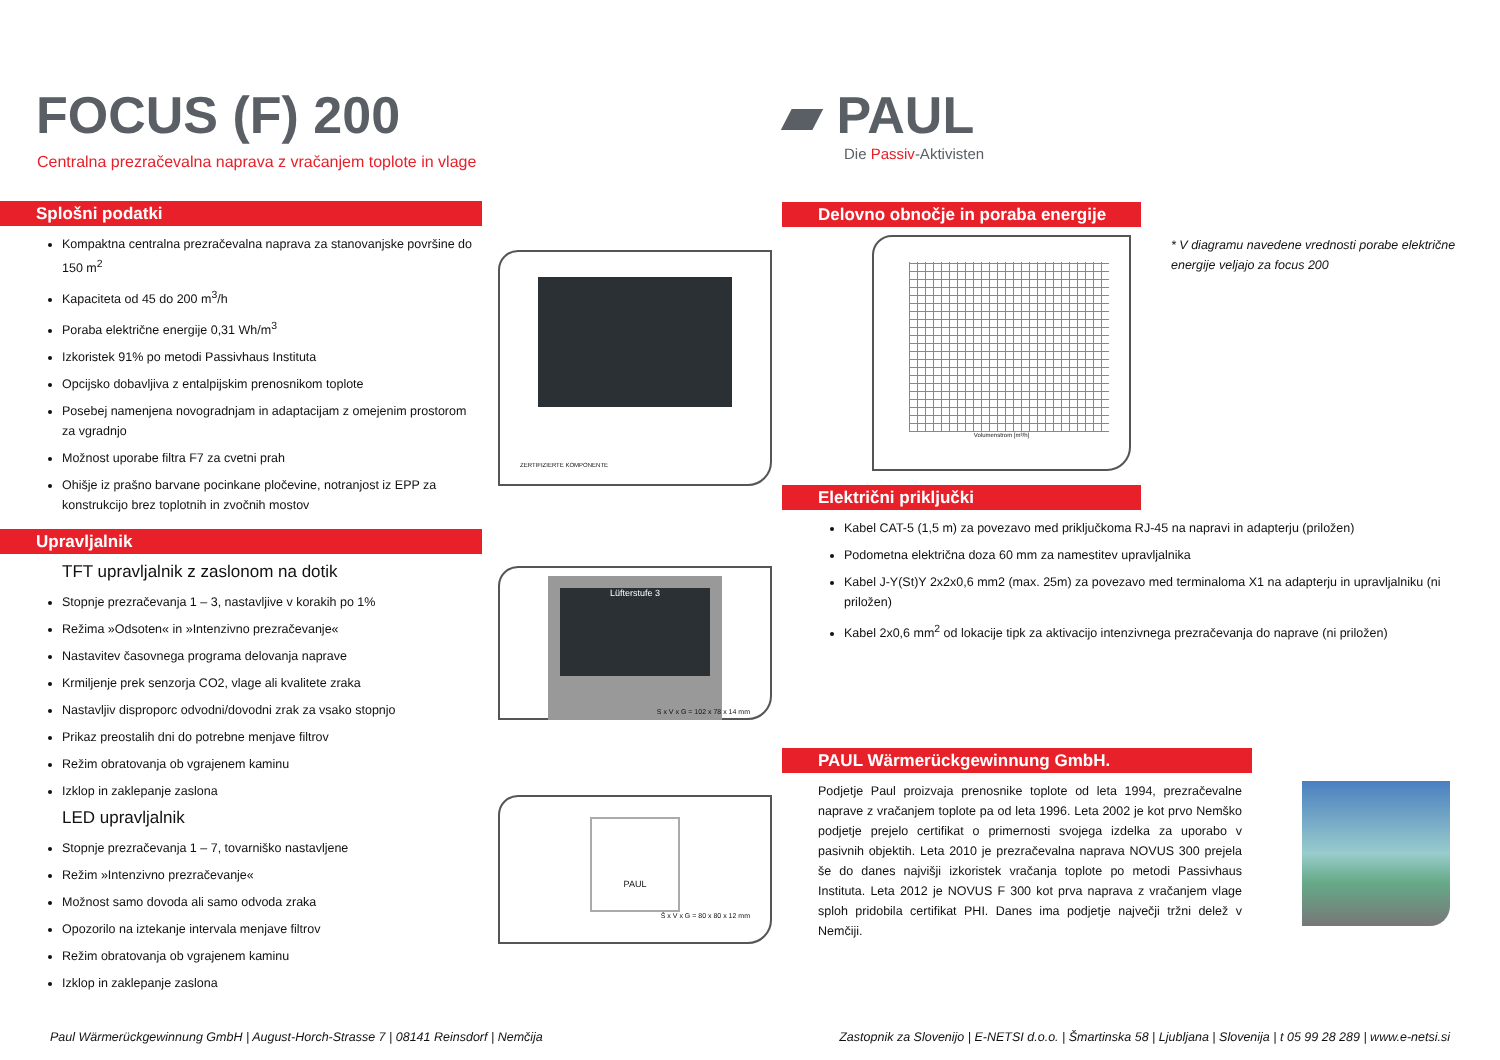FOCUS (F) 200
Centralna prezračevalna naprava z vračanjem toplote in vlage
Splošni podatki
Kompaktna centralna prezračevalna naprava za stanovanjske površine do 150 m<sup>2</sup>
Kapaciteta od 45 do 200 m<sup>3</sup>/h
Poraba električne energije 0,31 Wh/m<sup>3</sup>
Izkoristek 91% po metodi Passivhaus Instituta
Opcijsko dobavljiva z entalpijskim prenosnikom toplote
Posebej namenjena novogradnjam in adaptacijam z omejenim prostorom za vgradnjo
Možnost uporabe filtra F7 za cvetni prah
Ohišje iz prašno barvane pocinkane pločevine, notranjost iz EPP za konstrukcijo brez toplotnih in zvočnih mostov
Upravljalnik
TFT upravljalnik z zaslonom na dotik
Stopnje prezračevanja 1 – 3, nastavljive v korakih po 1%
Režima »Odsoten« in »Intenzivno prezračevanje«
Nastavitev časovnega programa delovanja naprave
Krmiljenje prek senzorja CO2, vlage ali kvalitete zraka
Nastavljiv disproporc odvodni/dovodni zrak za vsako stopnjo
Prikaz preostalih dni do potrebne menjave filtrov
Režim obratovanja ob vgrajenem kaminu
Izklop in zaklepanje zaslona
LED upravljalnik
Stopnje prezračevanja 1 – 7, tovarniško nastavljene
Režim »Intenzivno prezračevanje«
Možnost samo dovoda ali samo odvoda zraka
Opozorilo na iztekanje intervala menjave filtrov
Režim obratovanja ob vgrajenem kaminu
Izklop in zaklepanje zaslona
ZERTIFIZIERTE KOMPONENTE
Lüfterstufe 3
S x V x G = 102 x 78 x 14 mm
PAUL
Š x V x G = 80 x 80 x 12 mm
▰ PAUL
Die Passiv-Aktivisten
Delovno obnočje in poraba energije
Volumenstrom [m³/h]
Električni priključki
* V diagramu navedene vrednosti porabe električne energije veljajo za focus 200
Kabel CAT-5 (1,5 m) za povezavo med priključkoma RJ-45 na napravi in adapterju (priložen)
Podometna električna doza 60 mm za namestitev upravljalnika
Kabel J-Y(St)Y 2x2x0,6 mm2 (max. 25m) za povezavo med terminaloma X1 na adapterju in upravljalniku (ni priložen)
Kabel 2x0,6 mm<sup>2</sup> od lokacije tipk za aktivacijo intenzivnega prezračevanja do naprave (ni priložen)
PAUL Wärmerückgewinnung GmbH.
Podjetje Paul proizvaja prenosnike toplote od leta 1994, prezračevalne naprave z vračanjem toplote pa od leta 1996. Leta 2002 je kot prvo Nemško podjetje prejelo certifikat o primernosti svojega izdelka za uporabo v pasivnih objektih. Leta 2010 je prezračevalna naprava NOVUS 300 prejela še do danes najvišji izkoristek vračanja toplote po metodi Passivhaus Instituta. Leta 2012 je NOVUS F 300 kot prva naprava z vračanjem vlage sploh pridobila certifikat PHI. Danes ima podjetje največji tržni delež v Nemčiji.
Paul Wärmerückgewinnung GmbH | August-Horch-Strasse 7 | 08141 Reinsdorf | Nemčija Zastopnik za Slovenijo | E-NETSI d.o.o. | Šmartinska 58 | Ljubljana | Slovenija | t 05 99 28 289 | www.e-netsi.si